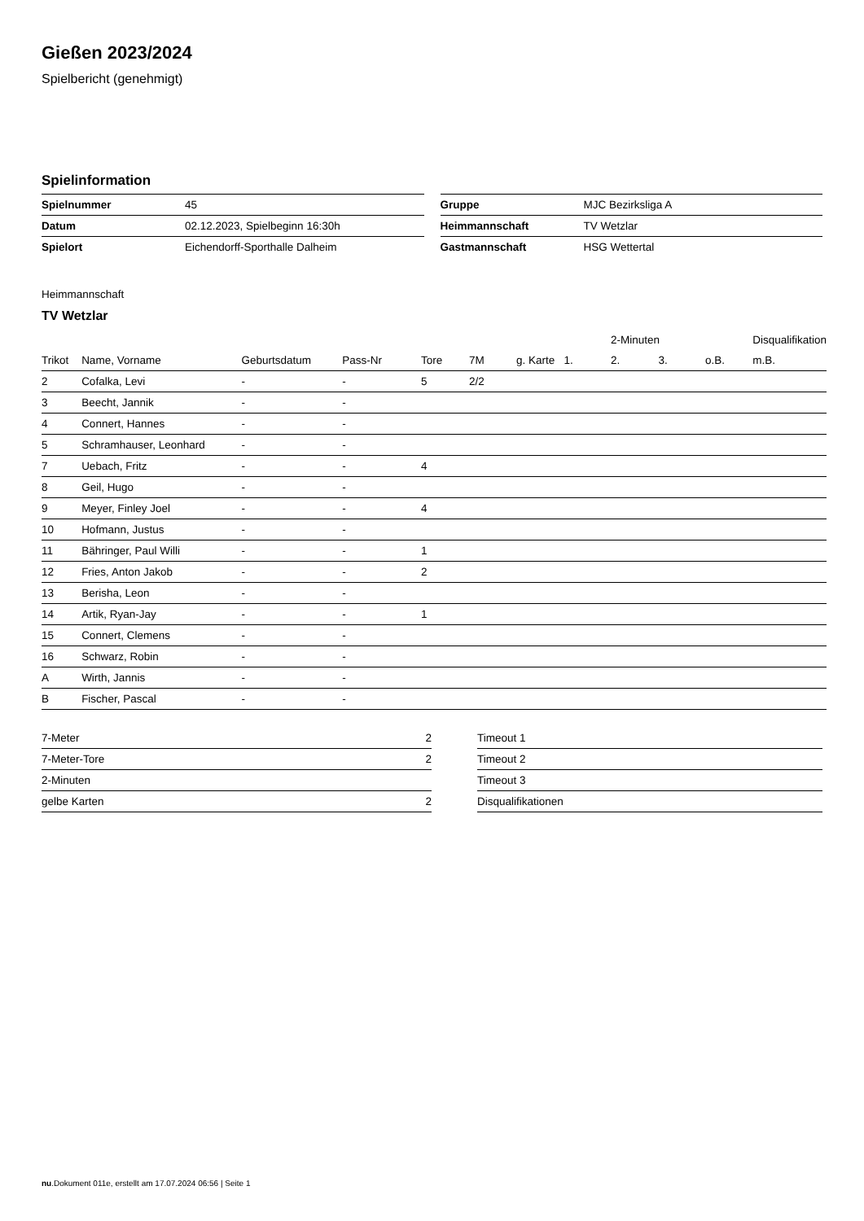Gießen 2023/2024
Spielbericht (genehmigt)
Spielinformation
| Spielnummer | 45 |
| Datum | 02.12.2023, Spielbeginn 16:30h |
| Spielort | Eichendorff-Sporthalle Dalheim |
| Gruppe | MJC Bezirksliga A |
| Heimmannschaft | TV Wetzlar |
| Gastmannschaft | HSG Wettertal |
Heimmannschaft
TV Wetzlar
| | | | | | | | | 2-Minuten | | | Disqualifikation |
| --- | --- | --- | --- | --- | --- | --- | --- | --- | --- | --- | --- |
| Trikot | Name, Vorname | Geburtsdatum | Pass-Nr | Tore | 7M | g. Karte | 1. | 2. | 3. | o.B. | m.B. |
| 2 | Cofalka, Levi | - | - | 5 | 2/2 | | | | | | |
| 3 | Beecht, Jannik | - | - | | | | | | | | |
| 4 | Connert, Hannes | - | - | | | | | | | | |
| 5 | Schramhauser, Leonhard | - | - | | | | | | | | |
| 7 | Uebach, Fritz | - | - | 4 | | | | | | | |
| 8 | Geil, Hugo | - | - | | | | | | | | |
| 9 | Meyer, Finley Joel | - | - | 4 | | | | | | | |
| 10 | Hofmann, Justus | - | - | | | | | | | | |
| 11 | Bähringer, Paul Willi | - | - | 1 | | | | | | | |
| 12 | Fries, Anton Jakob | - | - | 2 | | | | | | | |
| 13 | Berisha, Leon | - | - | | | | | | | | |
| 14 | Artik, Ryan-Jay | - | - | 1 | | | | | | | |
| 15 | Connert, Clemens | - | - | | | | | | | | |
| 16 | Schwarz, Robin | - | - | | | | | | | | |
| A | Wirth, Jannis | - | - | | | | | | | | |
| B | Fischer, Pascal | - | - | | | | | | | | |
| 7-Meter | 2 |
| 7-Meter-Tore | 2 |
| 2-Minuten | |
| gelbe Karten | 2 |
| Timeout 1 |
| Timeout 2 |
| Timeout 3 |
| Disqualifikationen |
nu.Dokument 011e, erstellt am 17.07.2024 06:56 | Seite 1